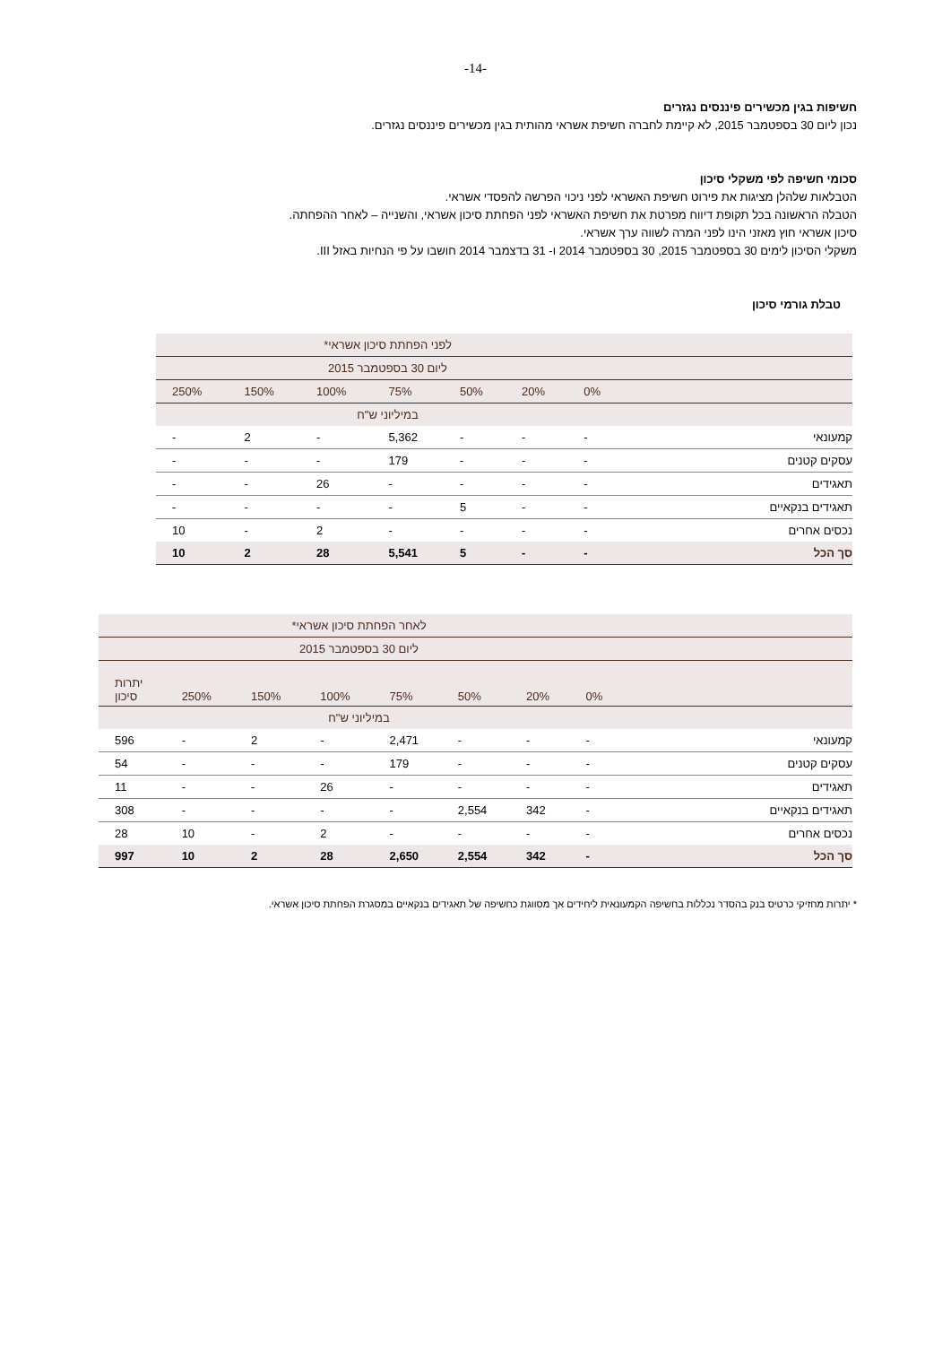-14-
חשיפות בגין מכשירים פיננסים נגזרים
נכון ליום 30 בספטמבר 2015, לא קיימת לחברה חשיפת אשראי מהותית בגין מכשירים פיננסים נגזרים.
סכומי חשיפה לפי משקלי סיכון
הטבלאות שלהלן מציגות את פירוט חשיפת האשראי לפני ניכוי הפרשה להפסדי אשראי.
הטבלה הראשונה בכל תקופת דיווח מפרטת את חשיפת האשראי לפני הפחתת סיכון אשראי, והשנייה – לאחר ההפחתה.
סיכון אשראי חוץ מאזני הינו לפני המרה לשווה ערך אשראי.
משקלי הסיכון לימים 30 בספטמבר 2015, 30 בספטמבר 2014 ו- 31 בדצמבר 2014 חושבו על פי הנחיות באזל III.
טבלת גורמי סיכון
| | לפני הפחתת סיכון אשראי* | | | | | | |
| --- | --- | --- | --- | --- | --- | --- | --- |
| | ליום 30 בספטמבר 2015 | | | | | | |
| | 0% | 20% | 50% | 75% | 100% | 150% | 250% |
| | במיליוני ש"ח | | | | | | |
| קמעונאי | - | - | - | 5,362 | - | 2 | - |
| עסקים קטנים | - | - | - | 179 | - | - | - |
| תאגידים | - | - | - | - | 26 | - | - |
| תאגידים בנקאיים | - | - | 5 | - | - | - | - |
| נכסים אחרים | - | - | - | - | 2 | - | 10 |
| סך הכל | - | - | 5 | 5,541 | 28 | 2 | 10 |
| | לאחר הפחתת סיכון אשראי* | | | | | | | |
| --- | --- | --- | --- | --- | --- | --- | --- | --- |
| | ליום 30 בספטמבר 2015 | | | | | | | |
| | 0% | 20% | 50% | 75% | 100% | 150% | 250% | יתרות סיכון |
| | במיליוני ש"ח | | | | | | | |
| קמעונאי | - | - | - | 2,471 | - | 2 | - | 596 |
| עסקים קטנים | - | - | - | 179 | - | - | - | 54 |
| תאגידים | - | - | - | - | 26 | - | - | 11 |
| תאגידים בנקאיים | - | 342 | 2,554 | - | - | - | - | 308 |
| נכסים אחרים | - | - | - | - | 2 | - | 10 | 28 |
| סך הכל | - | 342 | 2,554 | 2,650 | 28 | 2 | 10 | 997 |
* יתרות מחזיקי כרטיס בנק בהסדר נכללות בחשיפה הקמעונאית ליחידים אך מסווגת כחשיפה של תאגידים בנקאיים במסגרת הפחתת סיכון אשראי.